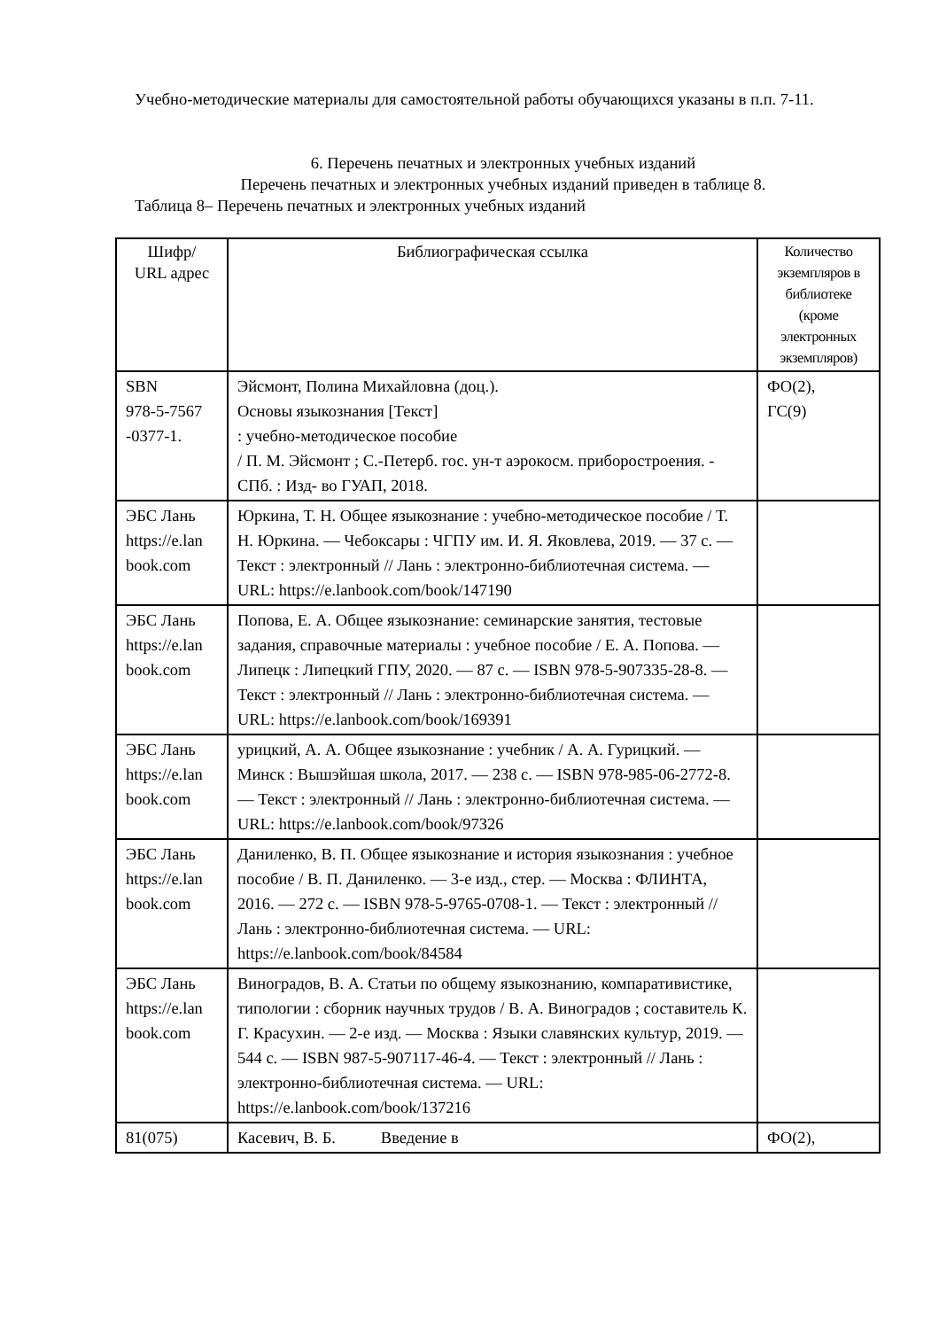Учебно-методические материалы для самостоятельной работы обучающихся указаны в п.п. 7-11.
6. Перечень печатных и электронных учебных изданий
Перечень печатных и электронных учебных изданий приведен в таблице 8.
Таблица 8– Перечень печатных и электронных учебных изданий
| Шифр/ URL адрес | Библиографическая ссылка | Количество экземпляров в библиотеке (кроме электронных экземпляров) |
| SBN 978-5-7567 -0377-1. | Эйсмонт, Полина Михайловна (доц.). Основы языкознания [Текст] : учебно-методическое пособие / П. М. Эйсмонт ; С.-Петерб. гос. ун-т аэрокосм. приборостроения. - СПб. : Изд- во ГУАП, 2018. | ФО(2), ГС(9) |
| ЭБС Лань https://e.lan book.com | Юркина, Т. Н. Общее языкознание : учебно-методическое пособие / Т. Н. Юркина. — Чебоксары : ЧГПУ им. И. Я. Яковлева, 2019. — 37 с. — Текст : электронный // Лань : электронно-библиотечная система. — URL: https://e.lanbook.com/book/147190 | |
| ЭБС Лань https://e.lan book.com | Попова, Е. А. Общее языкознание: семинарские занятия, тестовые задания, справочные материалы : учебное пособие / Е. А. Попова. — Липецк : Липецкий ГПУ, 2020. — 87 с. — ISBN 978-5-907335-28-8. — Текст : электронный // Лань : электронно-библиотечная система. — URL: https://e.lanbook.com/book/169391 | |
| ЭБС Лань https://e.lan book.com | урицкий, А. А. Общее языкознание : учебник / А. А. Гурицкий. — Минск : Вышэйшая школа, 2017. — 238 с. — ISBN 978-985-06-2772-8. — Текст : электронный // Лань : электронно-библиотечная система. — URL: https://e.lanbook.com/book/97326 | |
| ЭБС Лань https://e.lan book.com | Даниленко, В. П. Общее языкознание и история языкознания : учебное пособие / В. П. Даниленко. — 3-е изд., стер. — Москва : ФЛИНТА, 2016. — 272 с. — ISBN 978-5-9765-0708-1. — Текст : электронный // Лань : электронно-библиотечная система. — URL: https://e.lanbook.com/book/84584 | |
| ЭБС Лань https://e.lan book.com | Виноградов, В. А. Статьи по общему языкознанию, компаративистике, типологии : сборник научных трудов / В. А. Виноградов ; составитель К. Г. Красухин. — 2-е изд. — Москва : Языки славянских культур, 2019. — 544 с. — ISBN 987-5-907117-46-4. — Текст : электронный // Лань : электронно-библиотечная система. — URL: https://e.lanbook.com/book/137216 | |
| 81(075) | Касевич, В. Б. Введение в | ФО(2), |